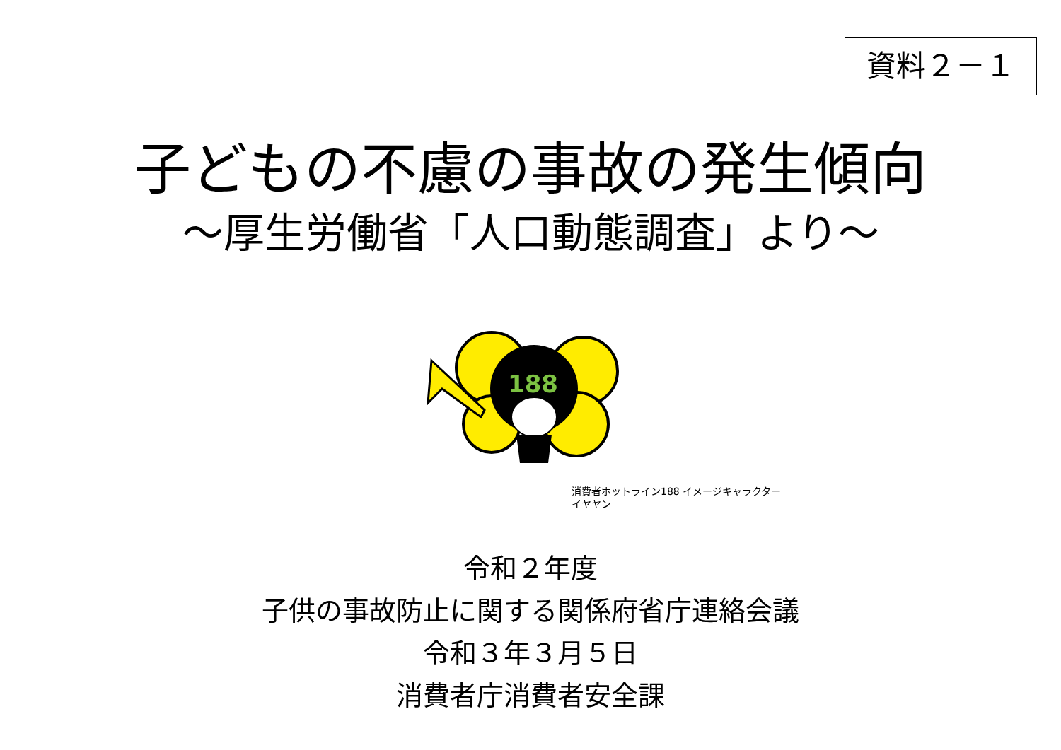資料２－１
子どもの不慮の事故の発生傾向
～厚生労働省「人口動態調査」より～
188
消費者ホットライン188 イメージキャラクター
イヤヤン
令和２年度
子供の事故防止に関する関係府省庁連絡会議
令和３年３月５日
消費者庁消費者安全課